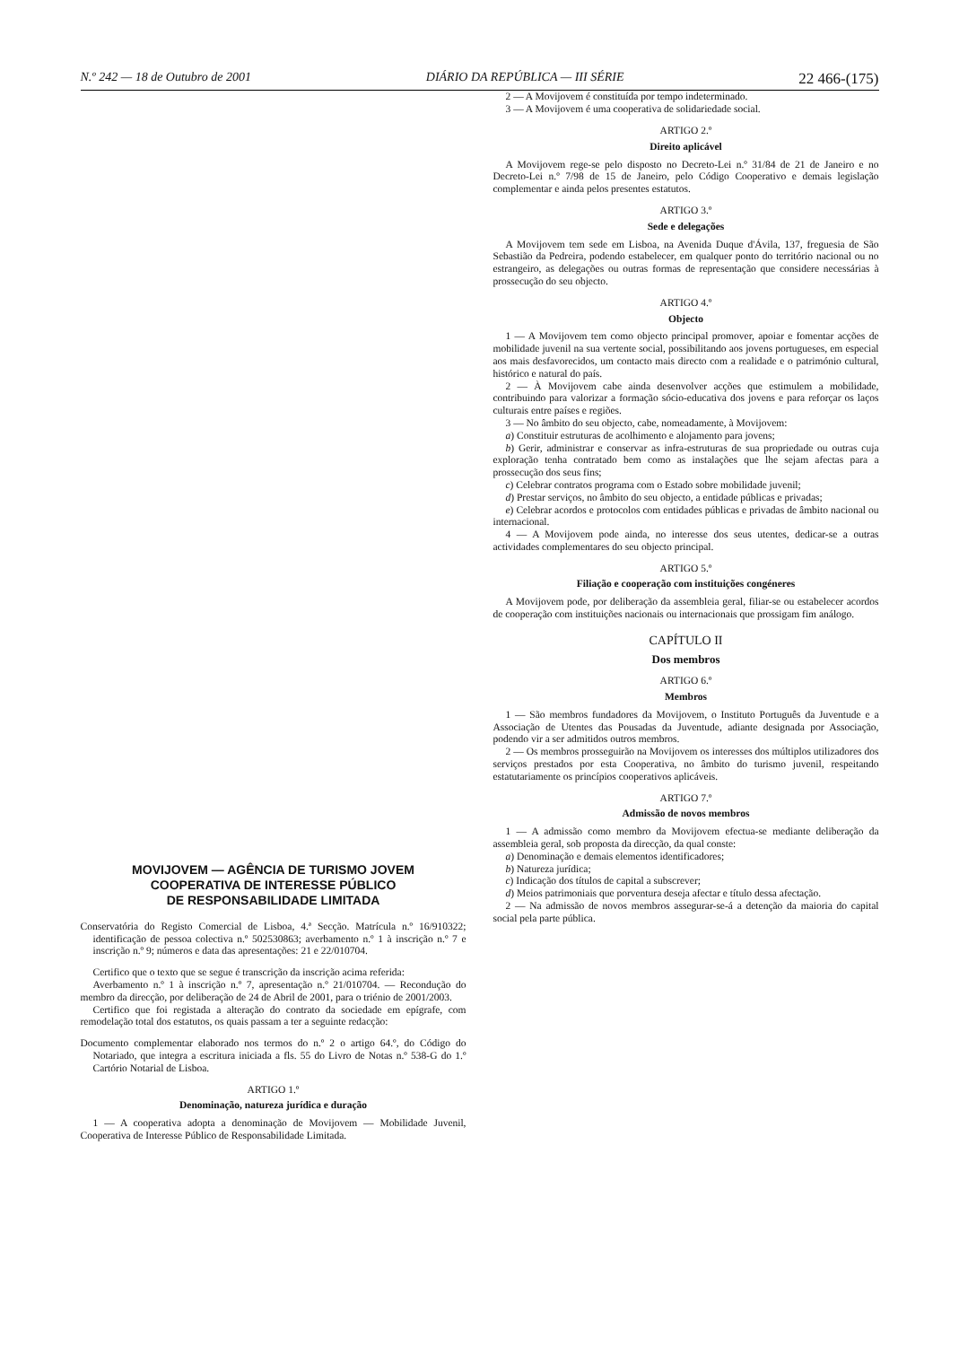N.º 242 — 18 de Outubro de 2001 DIÁRIO DA REPÚBLICA — III SÉRIE 22 466-(175)
MOVIJOVEM — AGÊNCIA DE TURISMO JOVEM
COOPERATIVA DE INTERESSE PÚBLICO
DE RESPONSABILIDADE LIMITADA
Conservatória do Registo Comercial de Lisboa, 4.ª Secção. Matrícula n.º 16/910322; identificação de pessoa colectiva n.º 502530863; averbamento n.º 1 à inscrição n.º 7 e inscrição n.º 9; números e data das apresentações: 21 e 22/010704.
Certifico que o texto que se segue é transcrição da inscrição acima referida:
Averbamento n.º 1 à inscrição n.º 7, apresentação n.º 21/010704. — Recondução do membro da direcção, por deliberação de 24 de Abril de 2001, para o triénio de 2001/2003.
Certifico que foi registada a alteração do contrato da sociedade em epígrafe, com remodelação total dos estatutos, os quais passam a ter a seguinte redacção:
Documento complementar elaborado nos termos do n.º 2 o artigo 64.º, do Código do Notariado, que integra a escritura iniciada a fls. 55 do Livro de Notas n.º 538-G do 1.º Cartório Notarial de Lisboa.
ARTIGO 1.º
Denominação, natureza jurídica e duração
1 — A cooperativa adopta a denominação de Movijovem — Mobilidade Juvenil, Cooperativa de Interesse Público de Responsabilidade Limitada.
2 — A Movijovem é constituída por tempo indeterminado.
3 — A Movijovem é uma cooperativa de solidariedade social.
ARTIGO 2.º
Direito aplicável
A Movijovem rege-se pelo disposto no Decreto-Lei n.º 31/84 de 21 de Janeiro e no Decreto-Lei n.º 7/98 de 15 de Janeiro, pelo Código Cooperativo e demais legislação complementar e ainda pelos presentes estatutos.
ARTIGO 3.º
Sede e delegações
A Movijovem tem sede em Lisboa, na Avenida Duque d'Ávila, 137, freguesia de São Sebastião da Pedreira, podendo estabelecer, em qualquer ponto do território nacional ou no estrangeiro, as delegações ou outras formas de representação que considere necessárias à prossecução do seu objecto.
ARTIGO 4.º
Objecto
1 — A Movijovem tem como objecto principal promover, apoiar e fomentar acções de mobilidade juvenil na sua vertente social, possibilitando aos jovens portugueses, em especial aos mais desfavorecidos, um contacto mais directo com a realidade e o património cultural, histórico e natural do país.
2 — À Movijovem cabe ainda desenvolver acções que estimulem a mobilidade, contribuindo para valorizar a formação sócio-educativa dos jovens e para reforçar os laços culturais entre países e regiões.
3 — No âmbito do seu objecto, cabe, nomeadamente, à Movijovem:
a) Constituir estruturas de acolhimento e alojamento para jovens;
b) Gerir, administrar e conservar as infra-estruturas de sua propriedade ou outras cuja exploração tenha contratado bem como as instalações que lhe sejam afectas para a prossecução dos seus fins;
c) Celebrar contratos programa com o Estado sobre mobilidade juvenil;
d) Prestar serviços, no âmbito do seu objecto, a entidade públicas e privadas;
e) Celebrar acordos e protocolos com entidades públicas e privadas de âmbito nacional ou internacional.
4 — A Movijovem pode ainda, no interesse dos seus utentes, dedicar-se a outras actividades complementares do seu objecto principal.
ARTIGO 5.º
Filiação e cooperação com instituições congéneres
A Movijovem pode, por deliberação da assembleia geral, filiar-se ou estabelecer acordos de cooperação com instituições nacionais ou internacionais que prossigam fim análogo.
CAPÍTULO II
Dos membros
ARTIGO 6.º
Membros
1 — São membros fundadores da Movijovem, o Instituto Português da Juventude e a Associação de Utentes das Pousadas da Juventude, adiante designada por Associação, podendo vir a ser admitidos outros membros.
2 — Os membros prosseguirão na Movijovem os interesses dos múltiplos utilizadores dos serviços prestados por esta Cooperativa, no âmbito do turismo juvenil, respeitando estatutariamente os princípios cooperativos aplicáveis.
ARTIGO 7.º
Admissão de novos membros
1 — A admissão como membro da Movijovem efectua-se mediante deliberação da assembleia geral, sob proposta da direcção, da qual conste:
a) Denominação e demais elementos identificadores;
b) Natureza jurídica;
c) Indicação dos títulos de capital a subscrever;
d) Meios patrimoniais que porventura deseja afectar e título dessa afectação.
2 — Na admissão de novos membros assegurar-se-á a detenção da maioria do capital social pela parte pública.